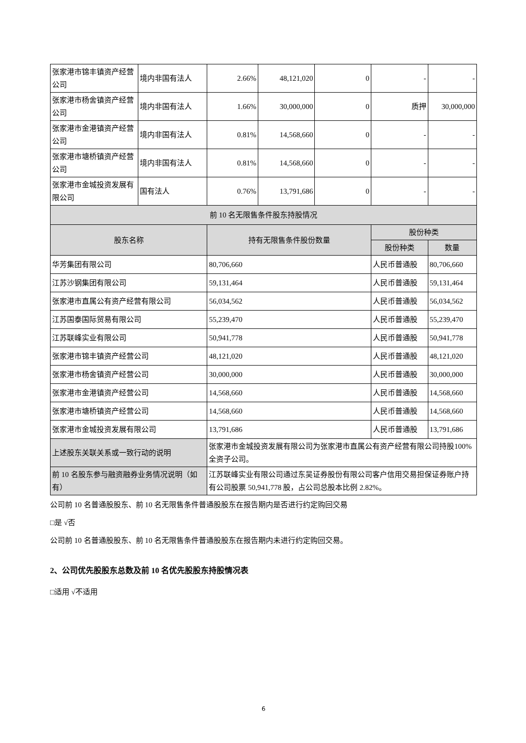| 张家港市锦丰镇资产经营公司 | 境内非国有法人 | 2.66% | 48,121,020 | 0 | - | - |
| 张家港市杨舍镇资产经营公司 | 境内非国有法人 | 1.66% | 30,000,000 | 0 | 质押 | 30,000,000 |
| 张家港市金港镇资产经营公司 | 境内非国有法人 | 0.81% | 14,568,660 | 0 | - | - |
| 张家港市塘桥镇资产经营公司 | 境内非国有法人 | 0.81% | 14,568,660 | 0 | - | - |
| 张家港市金城投资发展有限公司 | 国有法人 | 0.76% | 13,791,686 | 0 | - | - |
| 前 10 名无限售条件股东持股情况 | | | | | | |
| 股东名称 | | 持有无限售条件股份数量 | | | 股份种类 | |
| | | | | | 股份种类 | 数量 |
| 华芳集团有限公司 | | 80,706,660 | | | 人民币普通股 | 80,706,660 |
| 江苏沙钢集团有限公司 | | 59,131,464 | | | 人民币普通股 | 59,131,464 |
| 张家港市直属公有资产经营有限公司 | | 56,034,562 | | | 人民币普通股 | 56,034,562 |
| 江苏国泰国际贸易有限公司 | | 55,239,470 | | | 人民币普通股 | 55,239,470 |
| 江苏联峰实业有限公司 | | 50,941,778 | | | 人民币普通股 | 50,941,778 |
| 张家港市锦丰镇资产经营公司 | | 48,121,020 | | | 人民币普通股 | 48,121,020 |
| 张家港市杨舍镇资产经营公司 | | 30,000,000 | | | 人民币普通股 | 30,000,000 |
| 张家港市金港镇资产经营公司 | | 14,568,660 | | | 人民币普通股 | 14,568,660 |
| 张家港市塘桥镇资产经营公司 | | 14,568,660 | | | 人民币普通股 | 14,568,660 |
| 张家港市金城投资发展有限公司 | | 13,791,686 | | | 人民币普通股 | 13,791,686 |
| 上述股东关联关系或一致行动的说明 | | 张家港市金城投资发展有限公司为张家港市直属公有资产经营有限公司持股100%全资子公司。 | | | | |
| 前 10 名股东参与融资融券业务情况说明（如有） | | 江苏联峰实业有限公司通过东吴证券股份有限公司客户信用交易担保证券账户持有公司股票 50,941,778 股，占公司总股本比例 2.82%。 | | | | |
公司前 10 名普通股股东、前 10 名无限售条件普通股股东在报告期内是否进行约定购回交易
□是 √否
公司前 10 名普通股股东、前 10 名无限售条件普通股股东在报告期内未进行约定购回交易。
2、公司优先股股东总数及前 10 名优先股股东持股情况表
□适用 √不适用
6